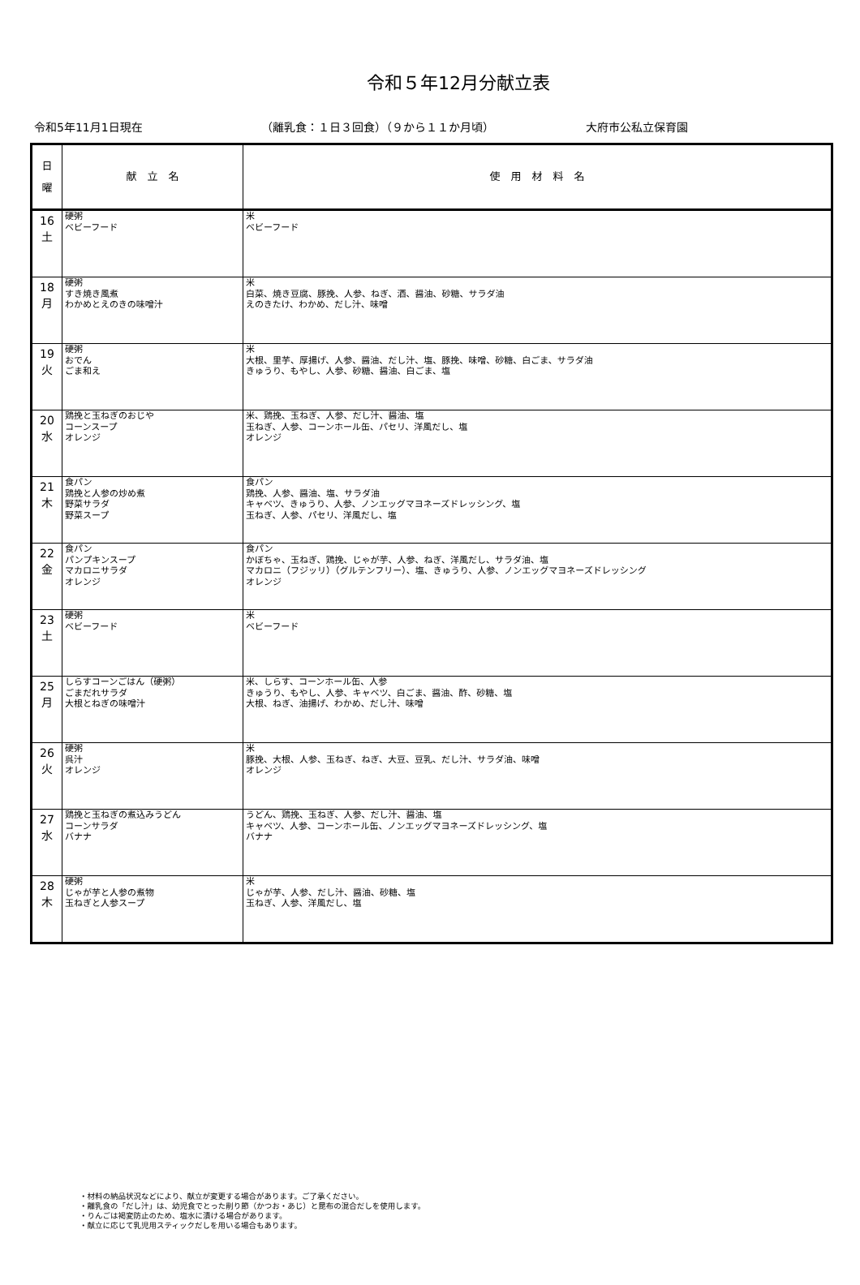令和５年12月分献立表
令和5年11月1日現在 （離乳食：１日３回食）（９から１１か月頃） 大府市公私立保育園
| 日 曜 | 献 立 名 | 使 用 材 料 名 |
| --- | --- | --- |
| 16 土 | 硬粥 ベビーフード | 米 ベビーフード |
| 18 月 | 硬粥 すき焼き風煮 わかめとえのきの味噌汁 | 米 白菜、焼き豆腐、豚挽、人参、ねぎ、酒、醤油、砂糖、サラダ油 えのきたけ、わかめ、だし汁、味噌 |
| 19 火 | 硬粥 おでん ごま和え | 米 大根、里芋、厚揚げ、人参、醤油、だし汁、塩、豚挽、味噌、砂糖、白ごま、サラダ油 きゅうり、もやし、人参、砂糖、醤油、白ごま、塩 |
| 20 水 | 鶏挽と玉ねぎのおじや コーンスープ オレンジ | 米、鶏挽、玉ねぎ、人参、だし汁、醤油、塩 玉ねぎ、人参、コーンホール缶、パセリ、洋風だし、塩 オレンジ |
| 21 木 | 食パン 鶏挽と人参の炒め煮 野菜サラダ 野菜スープ | 食パン 鶏挽、人参、醤油、塩、サラダ油 キャベツ、きゅうり、人参、ノンエッグマヨネーズドレッシング、塩 玉ねぎ、人参、パセリ、洋風だし、塩 |
| 22 金 | 食パン パンプキンスープ マカロニサラダ オレンジ | 食パン かぼちゃ、玉ねぎ、鶏挽、じゃが芋、人参、ねぎ、洋風だし、サラダ油、塩 マカロニ（フジッリ）（グルテンフリー）、塩、きゅうり、人参、ノンエッグマヨネーズドレッシング オレンジ |
| 23 土 | 硬粥 ベビーフード | 米 ベビーフード |
| 25 月 | しらすコーンごはん（硬粥） ごまだれサラダ 大根とねぎの味噌汁 | 米、しらす、コーンホール缶、人参 きゅうり、もやし、人参、キャベツ、白ごま、醤油、酢、砂糖、塩 大根、ねぎ、油揚げ、わかめ、だし汁、味噌 |
| 26 火 | 硬粥 呉汁 オレンジ | 米 豚挽、大根、人参、玉ねぎ、ねぎ、大豆、豆乳、だし汁、サラダ油、味噌 オレンジ |
| 27 水 | 鶏挽と玉ねぎの煮込みうどん コーンサラダ バナナ | うどん、鶏挽、玉ねぎ、人参、だし汁、醤油、塩 キャベツ、人参、コーンホール缶、ノンエッグマヨネーズドレッシング、塩 バナナ |
| 28 木 | 硬粥 じゃが芋と人参の煮物 玉ねぎと人参スープ | 米 じゃが芋、人参、だし汁、醤油、砂糖、塩 玉ねぎ、人参、洋風だし、塩 |
・材料の納品状況などにより、献立が変更する場合があります。ご了承ください。
・離乳食の「だし汁」は、幼児食でとった削り節（かつお・あじ）と昆布の混合だしを使用します。
・りんごは褐変防止のため、塩水に漬ける場合があります。
・献立に応じて乳児用スティックだしを用いる場合もあります。